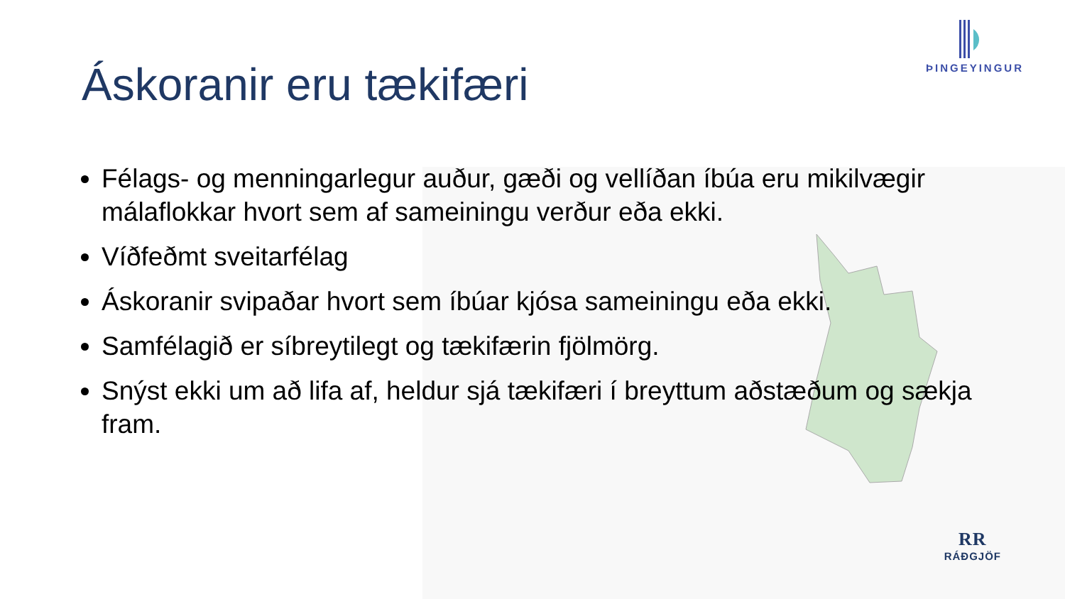ÞINGEYINGUR
RR
RÁÐGJÖF
Áskoranir eru tækifæri
Félags- og menningarlegur auður, gæði og vellíðan íbúa eru mikilvægir málaflokkar hvort sem af sameiningu verður eða ekki.
Víðfeðmt sveitarfélag
Áskoranir svipaðar hvort sem íbúar kjósa sameiningu eða ekki.
Samfélagið er síbreytilegt og tækifærin fjölmörg.
Snýst ekki um að lifa af, heldur sjá tækifæri í breyttum aðstæðum og sækja fram.